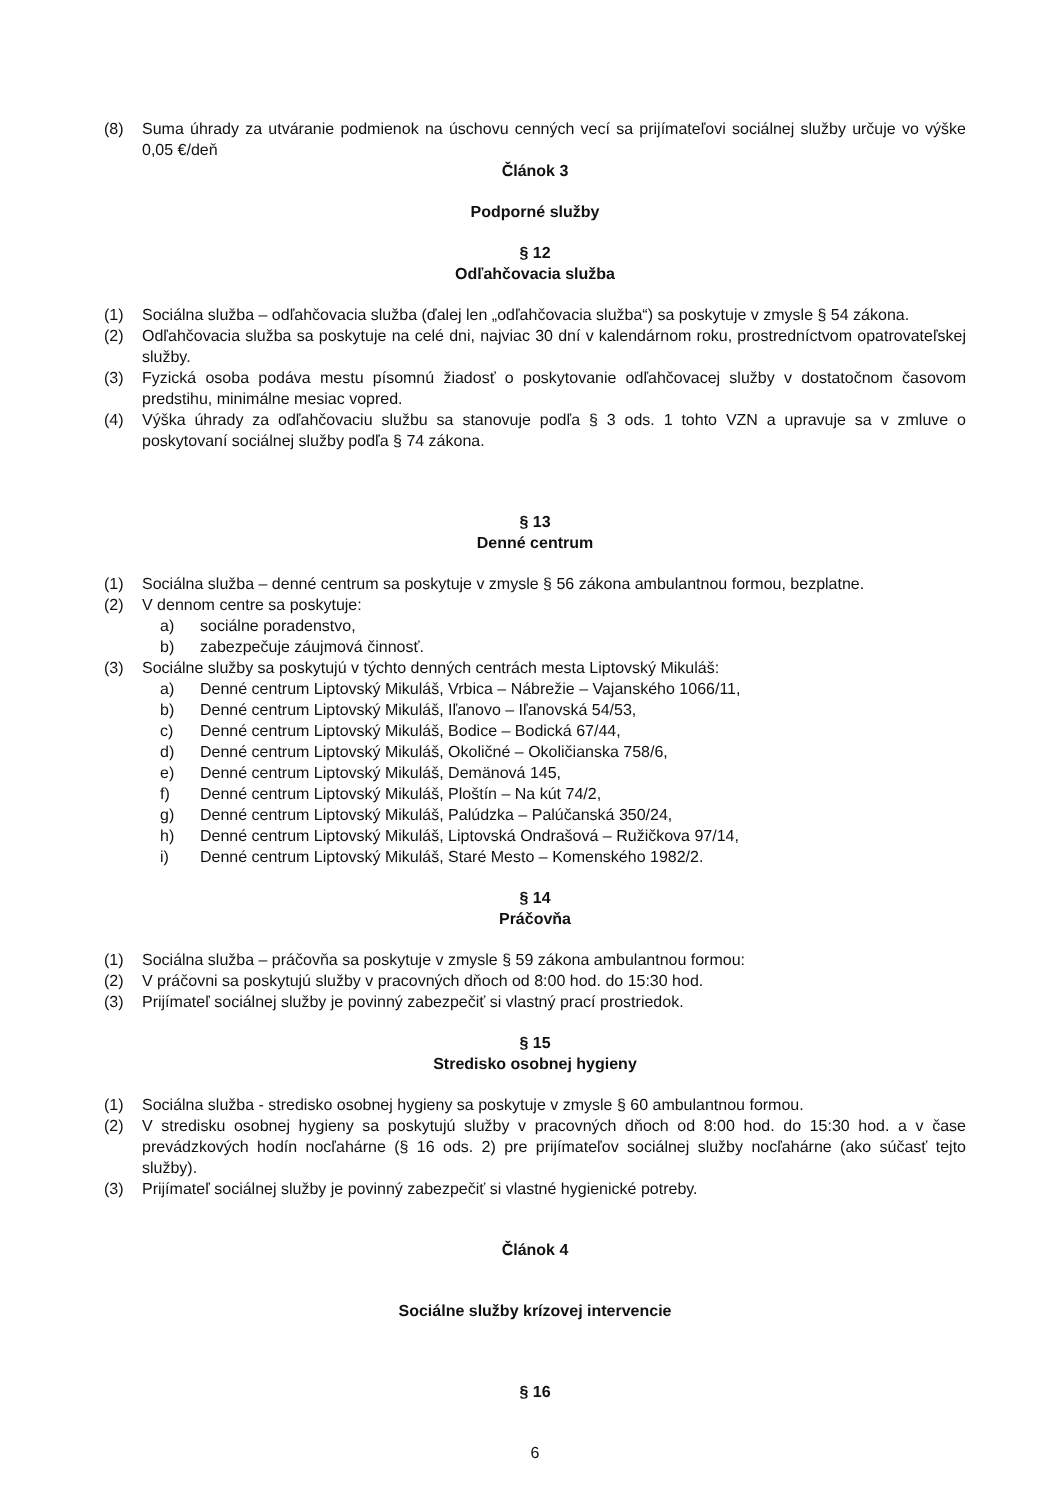(8) Suma úhrady za utváranie podmienok na úschovu cenných vecí sa prijímateľovi sociálnej služby určuje vo výške 0,05 €/deň
Článok 3
Podporné služby
§ 12
Odľahčovacia služba
(1) Sociálna služba – odľahčovacia služba (ďalej len „odľahčovacia služba“) sa poskytuje v zmysle § 54 zákona.
(2) Odľahčovacia služba sa poskytuje na celé dni, najviac 30 dní v kalendárnom roku, prostredníctvom opatrovateľskej služby.
(3) Fyzická osoba podáva mestu písomnú žiadosť o poskytovanie odľahčovacej služby v dostatočnom časovom predstihu, minimálne mesiac vopred.
(4) Výška úhrady za odľahčovaciu službu sa stanovuje podľa § 3 ods. 1 tohto VZN a upravuje sa v zmluve o poskytovaní sociálnej služby podľa § 74 zákona.
§ 13
Denné centrum
(1) Sociálna služba – denné centrum sa poskytuje v zmysle § 56 zákona ambulantnou formou, bezplatne.
(2) V dennom centre sa poskytuje:
a) sociálne poradenstvo,
b) zabezpečuje záujmová činnosť.
(3) Sociálne služby sa poskytujú v týchto denných centrách mesta Liptovský Mikuláš:
a) Denné centrum Liptovský Mikuláš, Vrbica – Nábrežie – Vajanského 1066/11,
b) Denné centrum Liptovský Mikuláš, Iľanovo – Iľanovská 54/53,
c) Denné centrum Liptovský Mikuláš, Bodice – Bodická 67/44,
d) Denné centrum Liptovský Mikuláš, Okoličné – Okoličianska 758/6,
e) Denné centrum Liptovský Mikuláš, Demänová 145,
f) Denné centrum Liptovský Mikuláš, Ploštín – Na kút 74/2,
g) Denné centrum Liptovský Mikuláš, Palúdzka – Palúčanská 350/24,
h) Denné centrum Liptovský Mikuláš, Liptovská Ondrašová – Ružičkova 97/14,
i) Denné centrum Liptovský Mikuláš, Staré Mesto – Komenského 1982/2.
§ 14
Práčovňa
(1) Sociálna služba – práčovňa sa poskytuje v zmysle § 59 zákona ambulantnou formou:
(2) V práčovni sa poskytujú služby v pracovných dňoch od 8:00 hod. do 15:30 hod.
(3) Prijímateľ sociálnej služby je povinný zabezpečiť si vlastný prací prostriedok.
§ 15
Stredisko osobnej hygieny
(1) Sociálna služba - stredisko osobnej hygieny sa poskytuje v zmysle § 60 ambulantnou formou.
(2) V stredisku osobnej hygieny sa poskytujú služby v pracovných dňoch od 8:00 hod. do 15:30 hod. a v čase prevádzkových hodín nocľahárne (§ 16 ods. 2) pre prijímateľov sociálnej služby nocľahárne (ako súčasť tejto služby).
(3) Prijímateľ sociálnej služby je povinný zabezpečiť si vlastné hygienické potreby.
Článok 4
Sociálne služby krízovej intervencie
§ 16
6